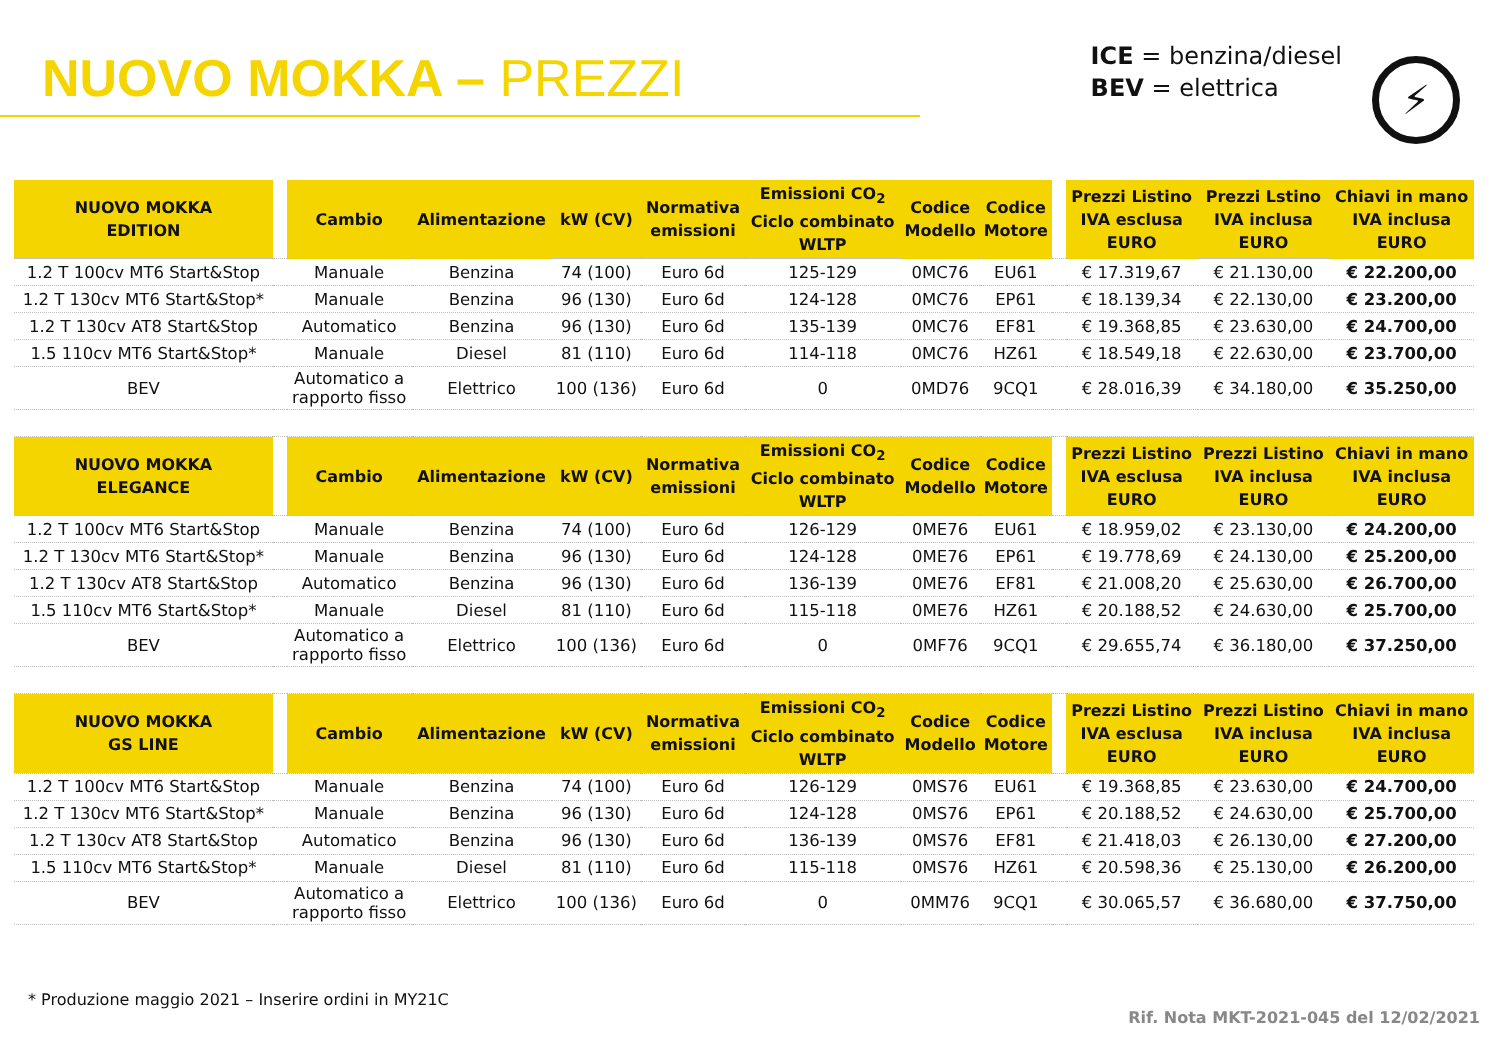NUOVO MOKKA – PREZZI
ICE = benzina/diesel
BEV = elettrica
⚡
| NUOVO MOKKA EDITION | | Cambio | Alimentazione | kW (CV) | Normativa emissioni | Emissioni CO<sub>2</sub> Ciclo combinato WLTP | Codice Modello | Codice Motore | | Prezzi Listino IVA esclusa EURO | Prezzi Lstino IVA inclusa EURO | Chiavi in mano IVA inclusa EURO |
| --- | --- | --- | --- | --- | --- | --- | --- | --- | --- | --- | --- | --- |
| 1.2 T 100cv MT6 Start&Stop | | Manuale | Benzina | 74 (100) | Euro 6d | 125-129 | 0MC76 | EU61 | | € 17.319,67 | € 21.130,00 | € 22.200,00 |
| 1.2 T 130cv MT6 Start&Stop* | | Manuale | Benzina | 96 (130) | Euro 6d | 124-128 | 0MC76 | EP61 | | € 18.139,34 | € 22.130,00 | € 23.200,00 |
| 1.2 T 130cv AT8 Start&Stop | | Automatico | Benzina | 96 (130) | Euro 6d | 135-139 | 0MC76 | EF81 | | € 19.368,85 | € 23.630,00 | € 24.700,00 |
| 1.5 110cv MT6 Start&Stop* | | Manuale | Diesel | 81 (110) | Euro 6d | 114-118 | 0MC76 | HZ61 | | € 18.549,18 | € 22.630,00 | € 23.700,00 |
| BEV | | Automatico a rapporto fisso | Elettrico | 100 (136) | Euro 6d | 0 | 0MD76 | 9CQ1 | | € 28.016,39 | € 34.180,00 | € 35.250,00 |
| NUOVO MOKKA ELEGANCE | | Cambio | Alimentazione | kW (CV) | Normativa emissioni | Emissioni CO<sub>2</sub> Ciclo combinato WLTP | Codice Modello | Codice Motore | | Prezzi Listino IVA esclusa EURO | Prezzi Listino IVA inclusa EURO | Chiavi in mano IVA inclusa EURO |
| 1.2 T 100cv MT6 Start&Stop | | Manuale | Benzina | 74 (100) | Euro 6d | 126-129 | 0ME76 | EU61 | | € 18.959,02 | € 23.130,00 | € 24.200,00 |
| 1.2 T 130cv MT6 Start&Stop* | | Manuale | Benzina | 96 (130) | Euro 6d | 124-128 | 0ME76 | EP61 | | € 19.778,69 | € 24.130,00 | € 25.200,00 |
| 1.2 T 130cv AT8 Start&Stop | | Automatico | Benzina | 96 (130) | Euro 6d | 136-139 | 0ME76 | EF81 | | € 21.008,20 | € 25.630,00 | € 26.700,00 |
| 1.5 110cv MT6 Start&Stop* | | Manuale | Diesel | 81 (110) | Euro 6d | 115-118 | 0ME76 | HZ61 | | € 20.188,52 | € 24.630,00 | € 25.700,00 |
| BEV | | Automatico a rapporto fisso | Elettrico | 100 (136) | Euro 6d | 0 | 0MF76 | 9CQ1 | | € 29.655,74 | € 36.180,00 | € 37.250,00 |
| NUOVO MOKKA GS LINE | | Cambio | Alimentazione | kW (CV) | Normativa emissioni | Emissioni CO<sub>2</sub> Ciclo combinato WLTP | Codice Modello | Codice Motore | | Prezzi Listino IVA esclusa EURO | Prezzi Listino IVA inclusa EURO | Chiavi in mano IVA inclusa EURO |
| 1.2 T 100cv MT6 Start&Stop | | Manuale | Benzina | 74 (100) | Euro 6d | 126-129 | 0MS76 | EU61 | | € 19.368,85 | € 23.630,00 | € 24.700,00 |
| 1.2 T 130cv MT6 Start&Stop* | | Manuale | Benzina | 96 (130) | Euro 6d | 124-128 | 0MS76 | EP61 | | € 20.188,52 | € 24.630,00 | € 25.700,00 |
| 1.2 T 130cv AT8 Start&Stop | | Automatico | Benzina | 96 (130) | Euro 6d | 136-139 | 0MS76 | EF81 | | € 21.418,03 | € 26.130,00 | € 27.200,00 |
| 1.5 110cv MT6 Start&Stop* | | Manuale | Diesel | 81 (110) | Euro 6d | 115-118 | 0MS76 | HZ61 | | € 20.598,36 | € 25.130,00 | € 26.200,00 |
| BEV | | Automatico a rapporto fisso | Elettrico | 100 (136) | Euro 6d | 0 | 0MM76 | 9CQ1 | | € 30.065,57 | € 36.680,00 | € 37.750,00 |
* Produzione maggio 2021 – Inserire ordini in MY21C
Rif. Nota MKT-2021-045 del 12/02/2021